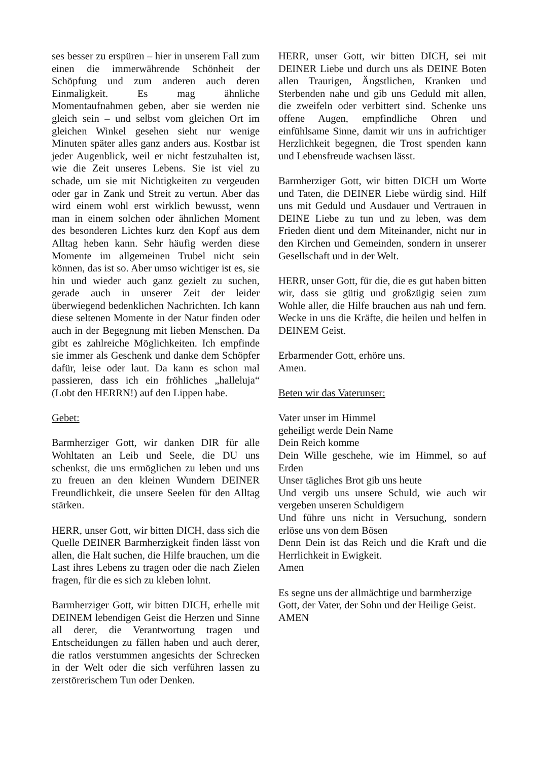ses besser zu erspüren – hier in unserem Fall zum einen die immerwährende Schönheit der Schöpfung und zum anderen auch deren Einmaligkeit. Es mag ähnliche Momentaufnahmen geben, aber sie werden nie gleich sein – und selbst vom gleichen Ort im gleichen Winkel gesehen sieht nur wenige Minuten später alles ganz anders aus. Kostbar ist jeder Augenblick, weil er nicht festzuhalten ist, wie die Zeit unseres Lebens. Sie ist viel zu schade, um sie mit Nichtigkeiten zu vergeuden oder gar in Zank und Streit zu vertun. Aber das wird einem wohl erst wirklich bewusst, wenn man in einem solchen oder ähnlichen Moment des besonderen Lichtes kurz den Kopf aus dem Alltag heben kann. Sehr häufig werden diese Momente im allgemeinen Trubel nicht sein können, das ist so. Aber umso wichtiger ist es, sie hin und wieder auch ganz gezielt zu suchen, gerade auch in unserer Zeit der leider überwiegend bedenklichen Nachrichten. Ich kann diese seltenen Momente in der Natur finden oder auch in der Begegnung mit lieben Menschen. Da gibt es zahlreiche Möglichkeiten. Ich empfinde sie immer als Geschenk und danke dem Schöpfer dafür, leise oder laut. Da kann es schon mal passieren, dass ich ein fröhliches „halleluja“ (Lobt den HERRN!) auf den Lippen habe.
Gebet:
Barmherziger Gott, wir danken DIR für alle Wohltaten an Leib und Seele, die DU uns schenkst, die uns ermöglichen zu leben und uns zu freuen an den kleinen Wundern DEINER Freundlichkeit, die unsere Seelen für den Alltag stärken.
HERR, unser Gott, wir bitten DICH, dass sich die Quelle DEINER Barmherzigkeit finden lässt von allen, die Halt suchen, die Hilfe brauchen, um die Last ihres Lebens zu tragen oder die nach Zielen fragen, für die es sich zu kleben lohnt.
Barmherziger Gott, wir bitten DICH, erhelle mit DEINEM lebendigen Geist die Herzen und Sinne all derer, die Verantwortung tragen und Entscheidungen zu fällen haben und auch derer, die ratlos verstummen angesichts der Schrecken in der Welt oder die sich verführen lassen zu zerstörerischem Tun oder Denken.
HERR, unser Gott, wir bitten DICH, sei mit DEINER Liebe und durch uns als DEINE Boten allen Traurigen, Ängstlichen, Kranken und Sterbenden nahe und gib uns Geduld mit allen, die zweifeln oder verbittert sind. Schenke uns offene Augen, empfindliche Ohren und einfühlsame Sinne, damit wir uns in aufrichtiger Herzlichkeit begegnen, die Trost spenden kann und Lebensfreude wachsen lässt.
Barmherziger Gott, wir bitten DICH um Worte und Taten, die DEINER Liebe würdig sind. Hilf uns mit Geduld und Ausdauer und Vertrauen in DEINE Liebe zu tun und zu leben, was dem Frieden dient und dem Miteinander, nicht nur in den Kirchen und Gemeinden, sondern in unserer Gesellschaft und in der Welt.
HERR, unser Gott, für die, die es gut haben bitten wir, dass sie gütig und großzügig seien zum Wohle aller, die Hilfe brauchen aus nah und fern. Wecke in uns die Kräfte, die heilen und helfen in DEINEM Geist.
Erbarmender Gott, erhöre uns.
Amen.
Beten wir das Vaterunser:
Vater unser im Himmel
geheiligt werde Dein Name
Dein Reich komme
Dein Wille geschehe, wie im Himmel, so auf Erden
Unser tägliches Brot gib uns heute
Und vergib uns unsere Schuld, wie auch wir vergeben unseren Schuldigern
Und führe uns nicht in Versuchung, sondern erlöse uns von dem Bösen
Denn Dein ist das Reich und die Kraft und die Herrlichkeit in Ewigkeit.
Amen
Es segne uns der allmächtige und barmherzige Gott, der Vater, der Sohn und der Heilige Geist.
AMEN